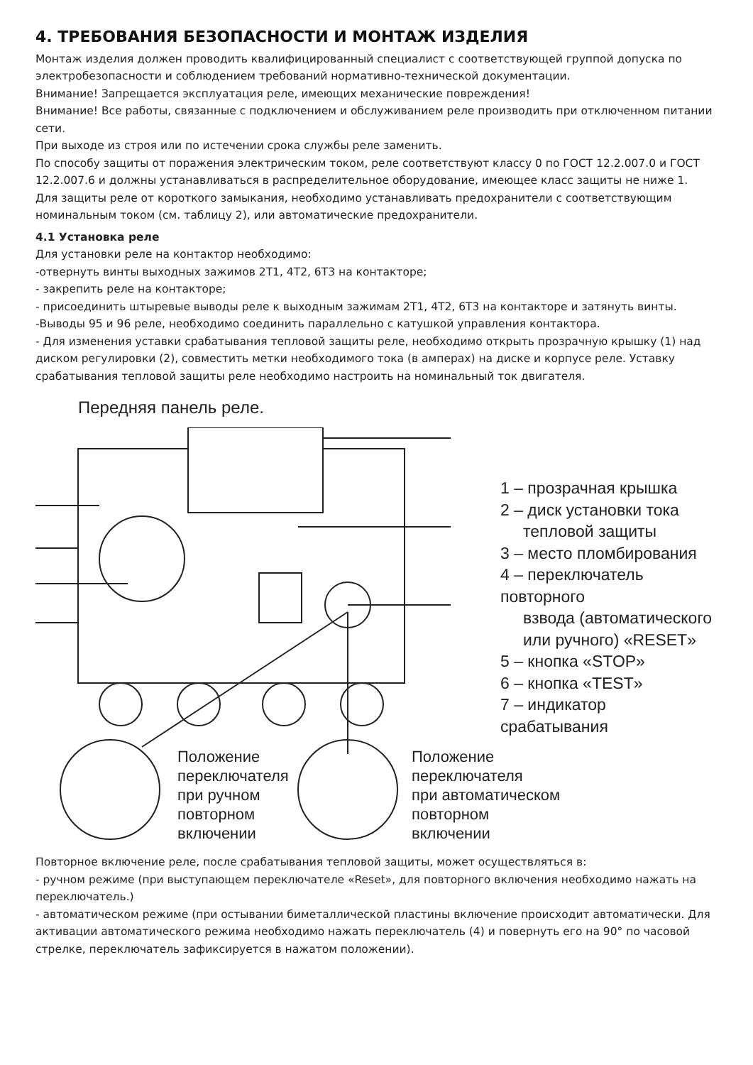4. ТРЕБОВАНИЯ БЕЗОПАСНОСТИ И МОНТАЖ ИЗДЕЛИЯ
Монтаж изделия должен проводить квалифицированный специалист с соответствующей группой допуска по электробезопасности и соблюдением требований нормативно-технической документации.
Внимание! Запрещается эксплуатация реле, имеющих механические повреждения!
Внимание! Все работы, связанные с подключением и обслуживанием реле производить при отключенном питании сети.
При выходе из строя или по истечении срока службы реле заменить.
По способу защиты от поражения электрическим током, реле соответствуют классу 0 по ГОСТ 12.2.007.0 и ГОСТ 12.2.007.6 и должны устанавливаться в распределительное оборудование, имеющее класс защиты не ниже 1.
Для защиты реле от короткого замыкания, необходимо устанавливать предохранители с соответствующим номинальным током (см. таблицу 2), или автоматические предохранители.
4.1 Установка реле
Для установки реле на контактор необходимо:
-отвернуть винты выходных зажимов 2Т1, 4Т2, 6Т3 на контакторе;
- закрепить реле на контакторе;
- присоединить штыревые выводы реле к выходным зажимам 2Т1, 4Т2, 6Т3 на контакторе и затянуть винты.
-Выводы 95 и 96 реле, необходимо соединить параллельно с катушкой управления контактора.
- Для изменения уставки срабатывания тепловой защиты реле, необходимо открыть прозрачную крышку (1) над диском регулировки (2), совместить метки необходимого тока (в амперах) на диске и корпусе реле. Уставку срабатывания тепловой защиты реле необходимо настроить на номинальный ток двигателя.
Передняя панель реле.
1 – прозрачная крышка
2 – диск установки тока
тепловой защиты
3 – место пломбирования
4 – переключатель повторного
взвода (автоматического
или ручного) «RESET»
5 – кнопка «STOP»
6 – кнопка «TEST»
7 – индикатор срабатывания
Положение
переключателя
при ручном
повторном
включении
Положение
переключателя
при автоматическом
повторном
включении
Повторное включение реле, после срабатывания тепловой защиты, может осуществляться в:
- ручном режиме (при выступающем переключателе «Reset», для повторного включения необходимо нажать на переключатель.)
- автоматическом режиме (при остывании биметаллической пластины включение происходит автоматически. Для активации автоматического режима необходимо нажать переключатель (4) и повернуть его на 90° по часовой стрелке, переключатель зафиксируется в нажатом положении).